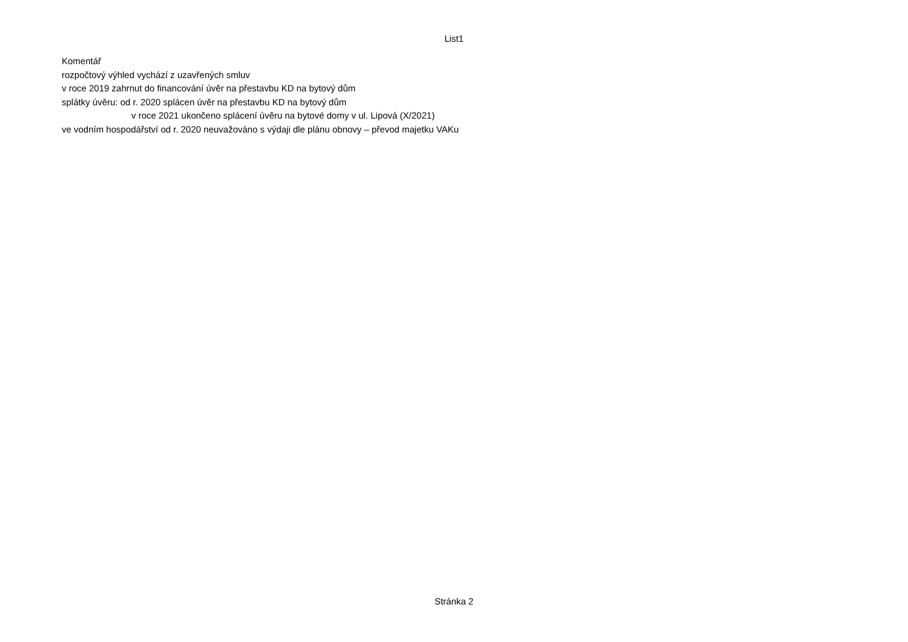List1
Komentář
rozpočtový výhled vychází z uzavřených smluv
v roce 2019 zahrnut do financování úvěr na přestavbu KD na bytový dům
splátky úvěru: od r. 2020 splácen úvěr na přestavbu KD na bytový dům
v roce 2021 ukončeno splácení úvěru na bytové domy v ul. Lipová (X/2021)
ve vodním hospodářství od r. 2020 neuvažováno s výdaji dle plánu obnovy – převod majetku VAKu
Stránka 2